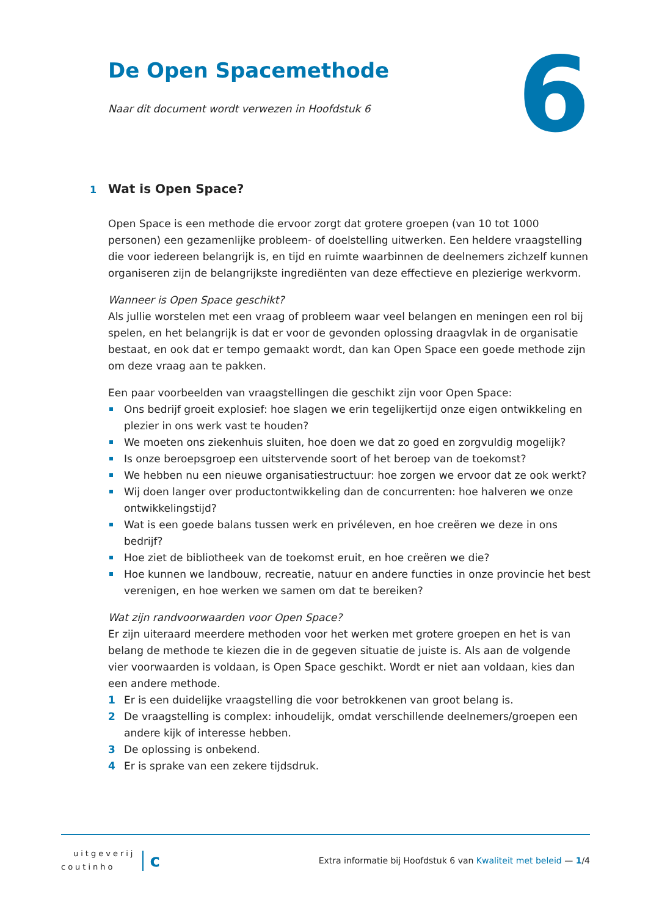6
De Open Spacemethode
Naar dit document wordt verwezen in Hoofdstuk 6
1 Wat is Open Space?
Open Space is een methode die ervoor zorgt dat grotere groepen (van 10 tot 1000 personen) een gezamenlijke probleem- of doelstelling uitwerken. Een heldere vraagstelling die voor iedereen belangrijk is, en tijd en ruimte waarbinnen de deelnemers zichzelf kunnen organiseren zijn de belangrijkste ingrediënten van deze effectieve en plezierige werkvorm.
Wanneer is Open Space geschikt?
Als jullie worstelen met een vraag of probleem waar veel belangen en meningen een rol bij spelen, en het belangrijk is dat er voor de gevonden oplossing draagvlak in de organisatie bestaat, en ook dat er tempo gemaakt wordt, dan kan Open Space een goede methode zijn om deze vraag aan te pakken.
Een paar voorbeelden van vraagstellingen die geschikt zijn voor Open Space:
Ons bedrijf groeit explosief: hoe slagen we erin tegelijkertijd onze eigen ontwikkeling en plezier in ons werk vast te houden?
We moeten ons ziekenhuis sluiten, hoe doen we dat zo goed en zorgvuldig mogelijk?
Is onze beroepsgroep een uitstervende soort of het beroep van de toekomst?
We hebben nu een nieuwe organisatiestructuur: hoe zorgen we ervoor dat ze ook werkt?
Wij doen langer over productontwikkeling dan de concurrenten: hoe halveren we onze ontwikkelingstijd?
Wat is een goede balans tussen werk en privéleven, en hoe creëren we deze in ons bedrijf?
Hoe ziet de bibliotheek van de toekomst eruit, en hoe creëren we die?
Hoe kunnen we landbouw, recreatie, natuur en andere functies in onze provincie het best verenigen, en hoe werken we samen om dat te bereiken?
Wat zijn randvoorwaarden voor Open Space?
Er zijn uiteraard meerdere methoden voor het werken met grotere groepen en het is van belang de methode te kiezen die in de gegeven situatie de juiste is. Als aan de volgende vier voorwaarden is voldaan, is Open Space geschikt. Wordt er niet aan voldaan, kies dan een andere methode.
1 Er is een duidelijke vraagstelling die voor betrokkenen van groot belang is.
2 De vraagstelling is complex: inhoudelijk, omdat verschillende deelnemers/groepen een andere kijk of interesse hebben.
3 De oplossing is onbekend.
4 Er is sprake van een zekere tijdsdruk.
uitgeverij
coutinho
c
Extra informatie bij Hoofdstuk 6 van Kwaliteit met beleid — 1/4